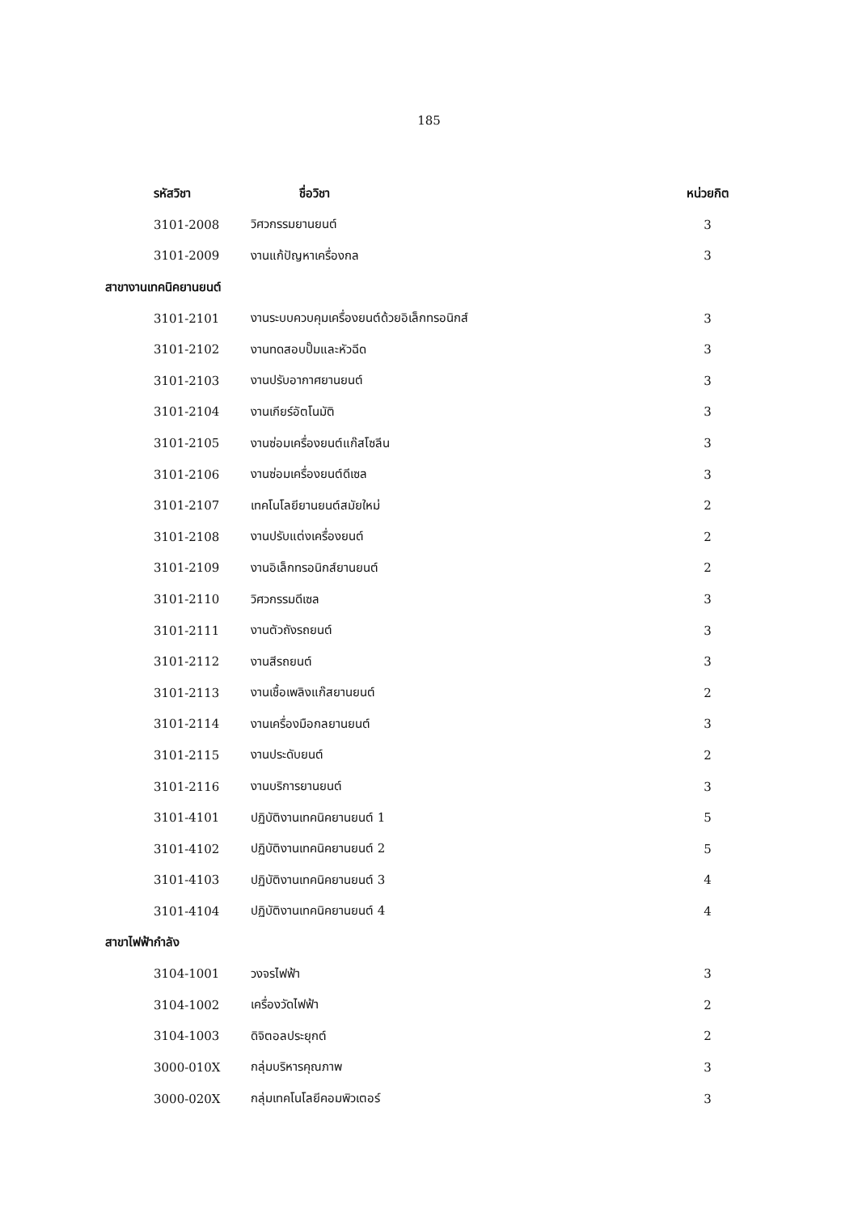185
| รหัสวิชา | ชื่อวิชา | หน่วยกิต |
| --- | --- | --- |
| 3101-2008 | วิศวกรรมยานยนต์ | 3 |
| 3101-2009 | งานแก้ปัญหาเครื่องกล | 3 |
| สาขางานเทคนิคยานยนต์ | | |
| 3101-2101 | งานระบบควบคุมเครื่องยนต์ด้วยอิเล็กทรอนิกส์ | 3 |
| 3101-2102 | งานทดสอบปั๊มและหัวฉีด | 3 |
| 3101-2103 | งานปรับอากาศยานยนต์ | 3 |
| 3101-2104 | งานเกียร์อัตโนมัติ | 3 |
| 3101-2105 | งานซ่อมเครื่องยนต์แก๊สโซลีน | 3 |
| 3101-2106 | งานซ่อมเครื่องยนต์ดีเซล | 3 |
| 3101-2107 | เทคโนโลยียานยนต์สมัยใหม่ | 2 |
| 3101-2108 | งานปรับแต่งเครื่องยนต์ | 2 |
| 3101-2109 | งานอิเล็กทรอนิกส์ยานยนต์ | 2 |
| 3101-2110 | วิศวกรรมดีเซล | 3 |
| 3101-2111 | งานตัวถังรถยนต์ | 3 |
| 3101-2112 | งานสีรถยนต์ | 3 |
| 3101-2113 | งานเชื้อเพลิงแก๊สยานยนต์ | 2 |
| 3101-2114 | งานเครื่องมือกลยานยนต์ | 3 |
| 3101-2115 | งานประดับยนต์ | 2 |
| 3101-2116 | งานบริการยานยนต์ | 3 |
| 3101-4101 | ปฏิบัติงานเทคนิคยานยนต์ 1 | 5 |
| 3101-4102 | ปฏิบัติงานเทคนิคยานยนต์ 2 | 5 |
| 3101-4103 | ปฏิบัติงานเทคนิคยานยนต์ 3 | 4 |
| 3101-4104 | ปฏิบัติงานเทคนิคยานยนต์ 4 | 4 |
| สาขาไฟฟ้ากำลัง | | |
| 3104-1001 | วงจรไฟฟ้า | 3 |
| 3104-1002 | เครื่องวัดไฟฟ้า | 2 |
| 3104-1003 | ดิจิตอลประยุกต์ | 2 |
| 3000-010X | กลุ่มบริหารคุณภาพ | 3 |
| 3000-020X | กลุ่มเทคโนโลยีคอมพิวเตอร์ | 3 |